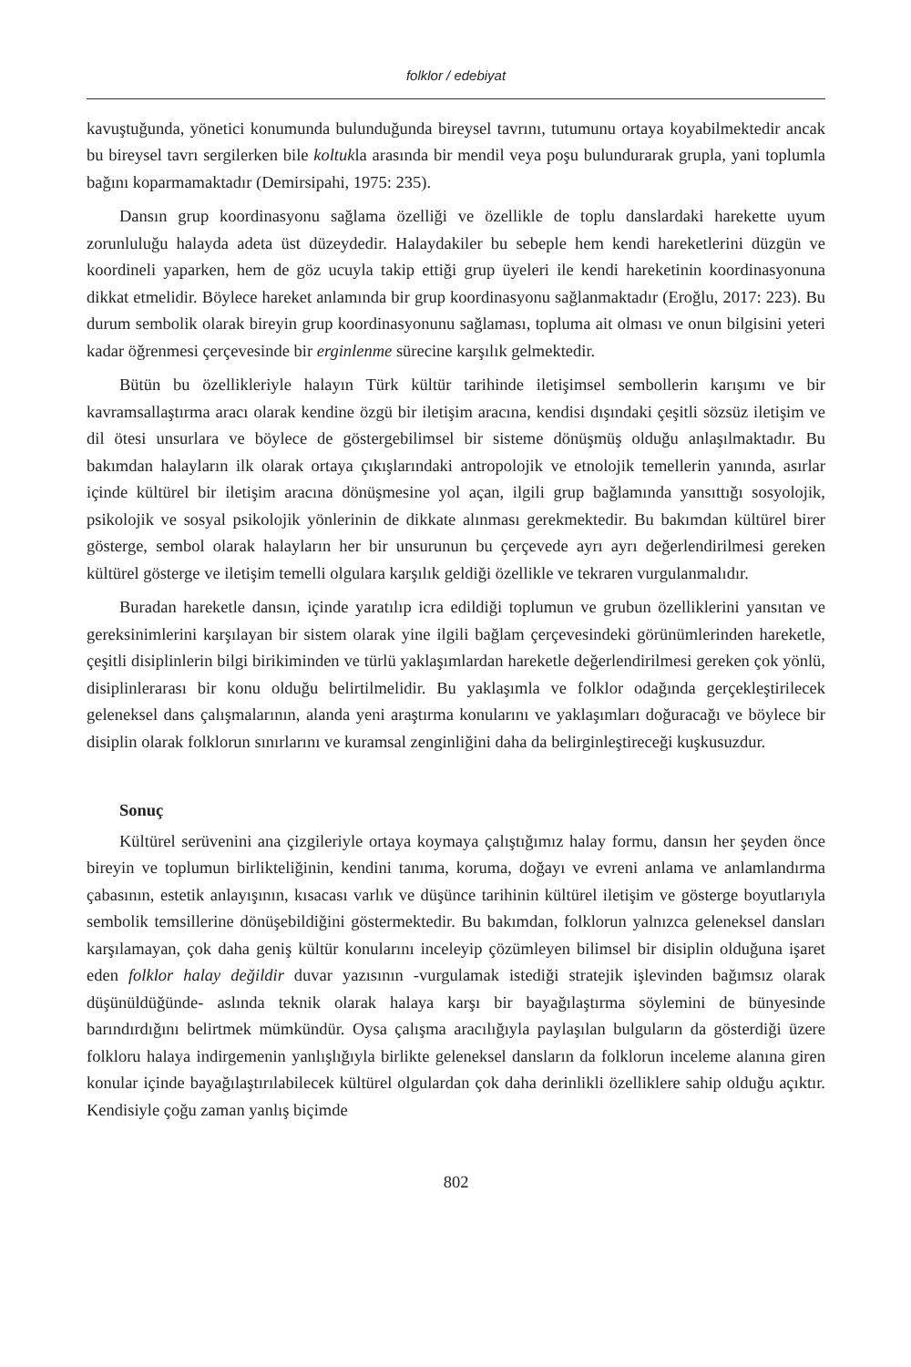folklor / edebiyat
kavuştuğunda, yönetici konumunda bulunduğunda bireysel tavrını, tutumunu ortaya koya­bilmektedir ancak bu bireysel tavrı sergilerken bile koltukla arasında bir mendil veya poşu bulundurarak grupla, yani toplumla bağını koparmamaktadır (Demirsipahi, 1975: 235).
Dansın grup koordinasyonu sağlama özelliği ve özellikle de toplu danslardaki harekette uyum zorunluluğu halayda adeta üst düzeydedir. Halaydakiler bu sebeple hem kendi ha­reketlerini düzgün ve koordineli yaparken, hem de göz ucuyla takip ettiği grup üyeleri ile kendi hareketinin koordinasyonuna dikkat etmelidir. Böylece hareket anlamında bir grup ko­ordinasyonu sağlanmaktadır (Eroğlu, 2017: 223). Bu durum sembolik olarak bireyin grup koordinasyonunu sağlaması, topluma ait olması ve onun bilgisini yeteri kadar öğrenmesi çerçevesinde bir erginlenme sürecine karşılık gelmektedir.
Bütün bu özellikleriyle halayın Türk kültür tarihinde iletişimsel sembollerin karışımı ve bir kavramsallaştırma aracı olarak kendine özgü bir iletişim aracına, kendisi dışındaki çeşitli sözsüz iletişim ve dil ötesi unsurlara ve böylece de göstergebilimsel bir sisteme dönüşmüş olduğu anlaşılmaktadır. Bu bakımdan halayların ilk olarak ortaya çıkışlarındaki antropolojik ve etnolojik temellerin yanında, asırlar içinde kültürel bir iletişim aracına dönüşmesine yol açan, ilgili grup bağlamında yansıttığı sosyolojik, psikolojik ve sosyal psikolojik yönlerinin de dikkate alınması gerekmektedir. Bu bakımdan kültürel birer gösterge, sembol olarak ha­layların her bir unsurunun bu çerçevede ayrı ayrı değerlendirilmesi gereken kültürel gösterge ve iletişim temelli olgulara karşılık geldiği özellikle ve tekraren vurgulanmalıdır.
Buradan hareketle dansın, içinde yaratılıp icra edildiği toplumun ve grubun özelliklerini yansıtan ve gereksinimlerini karşılayan bir sistem olarak yine ilgili bağlam çerçevesindeki görünümlerinden hareketle, çeşitli disiplinlerin bilgi birikiminden ve türlü yaklaşımlardan hareketle değerlendirilmesi gereken çok yönlü, disiplinlerarası bir konu olduğu belirtilme­lidir. Bu yaklaşımla ve folklor odağında gerçekleştirilecek geleneksel dans çalışmalarının, alanda yeni araştırma konularını ve yaklaşımları doğuracağı ve böylece bir disiplin olarak folklorun sınırlarını ve kuramsal zenginliğini daha da belirginleştireceği kuşkusuzdur.
Sonuç
Kültürel serüvenini ana çizgileriyle ortaya koymaya çalıştığımız halay formu, dansın her şeyden önce bireyin ve toplumun birlikteliğinin, kendini tanıma, koruma, doğayı ve evreni anlama ve anlamlandırma çabasının, estetik anlayışının, kısacası varlık ve düşünce tarihinin kültürel iletişim ve gösterge boyutlarıyla sembolik temsillerine dönüşebildiğini gös­termektedir. Bu bakımdan, folklorun yalnızca geleneksel dansları karşılamayan, çok daha geniş kültür konularını inceleyip çözümleyen bilimsel bir disiplin olduğuna işaret eden folk­lor halay değildir duvar yazısının -vurgulamak istediği stratejik işlevinden bağımsız olarak düşünüldüğünde- aslında teknik olarak halaya karşı bir bayağılaştırma söylemini de bünye­sinde barındırdığını belirtmek mümkündür. Oysa çalışma aracılığıyla paylaşılan bulguların da gösterdiği üzere folkloru halaya indirgemenin yanlışlığıyla birlikte geleneksel dansların da folklorun inceleme alanına giren konular içinde bayağılaştırılabilecek kültürel olgulardan çok daha derinlikli özelliklere sahip olduğu açıktır. Kendisiyle çoğu zaman yanlış biçimde
802